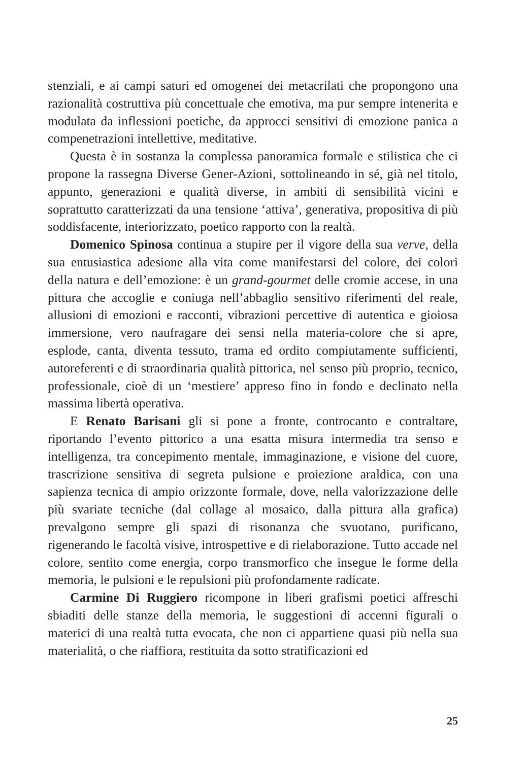stenziali, e ai campi saturi ed omogenei dei metacrilati che propongono una razionalità costruttiva più concettuale che emotiva, ma pur sempre intenerita e modulata da inflessioni poetiche, da approcci sensitivi di emozione panica a compenetrazioni intellettive, meditative.
Questa è in sostanza la complessa panoramica formale e stilistica che ci propone la rassegna Diverse Gener-Azioni, sottolineando in sé, già nel titolo, appunto, generazioni e qualità diverse, in ambiti di sensibilità vicini e soprattutto caratterizzati da una tensione ‘attiva’, generativa, propositiva di più soddisfacente, interiorizzato, poetico rapporto con la realtà.
Domenico Spinosa continua a stupire per il vigore della sua verve, della sua entusiastica adesione alla vita come manifestarsi del colore, dei colori della natura e dell’emozione: è un grand-gourmet delle cromie accese, in una pittura che accoglie e coniuga nell’abbaglio sensitivo riferimenti del reale, allusioni di emozioni e racconti, vibrazioni percettive di autentica e gioiosa immersione, vero naufragare dei sensi nella materia-colore che si apre, esplode, canta, diventa tessuto, trama ed ordito compiutamente sufficienti, autoreferenti e di straordinaria qualità pittorica, nel senso più proprio, tecnico, professionale, cioè di un ‘mestiere’ appreso fino in fondo e declinato nella massima libertà operativa.
E Renato Barisani gli si pone a fronte, controcanto e contraltare, riportando l’evento pittorico a una esatta misura intermedia tra senso e intelligenza, tra concepimento mentale, immaginazione, e visione del cuore, trascrizione sensitiva di segreta pulsione e proiezione araldica, con una sapienza tecnica di ampio orizzonte formale, dove, nella valorizzazione delle più svariate tecniche (dal collage al mosaico, dalla pittura alla grafica) prevalgono sempre gli spazi di risonanza che svuotano, purificano, rigenerando le facoltà visive, introspettive e di rielaborazione. Tutto accade nel colore, sentito come energia, corpo transmorfico che insegue le forme della memoria, le pulsioni e le repulsioni più profondamente radicate.
Carmine Di Ruggiero ricompone in liberi grafismi poetici affreschi sbiaditi delle stanze della memoria, le suggestioni di accenni figurali o materici di una realtà tutta evocata, che non ci appartiene quasi più nella sua materialità, o che riaffiora, restituita da sotto stratificazioni ed
25